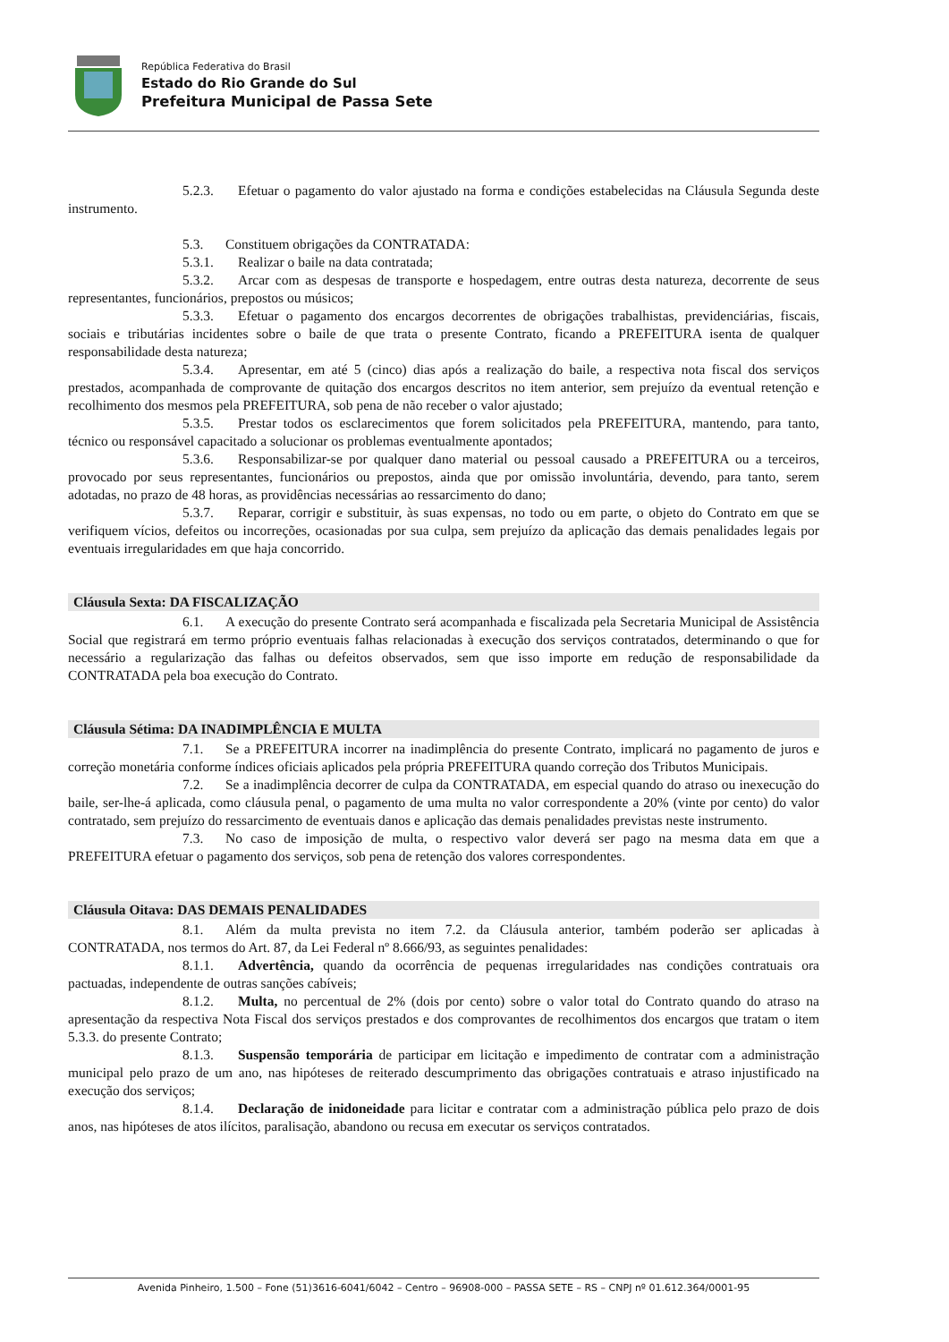República Federativa do Brasil
Estado do Rio Grande do Sul
Prefeitura Municipal de Passa Sete
5.2.3. Efetuar o pagamento do valor ajustado na forma e condições estabelecidas na Cláusula Segunda deste instrumento.
5.3. Constituem obrigações da CONTRATADA:
5.3.1. Realizar o baile na data contratada;
5.3.2. Arcar com as despesas de transporte e hospedagem, entre outras desta natureza, decorrente de seus representantes, funcionários, prepostos ou músicos;
5.3.3. Efetuar o pagamento dos encargos decorrentes de obrigações trabalhistas, previdenciárias, fiscais, sociais e tributárias incidentes sobre o baile de que trata o presente Contrato, ficando a PREFEITURA isenta de qualquer responsabilidade desta natureza;
5.3.4. Apresentar, em até 5 (cinco) dias após a realização do baile, a respectiva nota fiscal dos serviços prestados, acompanhada de comprovante de quitação dos encargos descritos no item anterior, sem prejuízo da eventual retenção e recolhimento dos mesmos pela PREFEITURA, sob pena de não receber o valor ajustado;
5.3.5. Prestar todos os esclarecimentos que forem solicitados pela PREFEITURA, mantendo, para tanto, técnico ou responsável capacitado a solucionar os problemas eventualmente apontados;
5.3.6. Responsabilizar-se por qualquer dano material ou pessoal causado a PREFEITURA ou a terceiros, provocado por seus representantes, funcionários ou prepostos, ainda que por omissão involuntária, devendo, para tanto, serem adotadas, no prazo de 48 horas, as providências necessárias ao ressarcimento do dano;
5.3.7. Reparar, corrigir e substituir, às suas expensas, no todo ou em parte, o objeto do Contrato em que se verifiquem vícios, defeitos ou incorreções, ocasionadas por sua culpa, sem prejuízo da aplicação das demais penalidades legais por eventuais irregularidades em que haja concorrido.
Cláusula Sexta: DA FISCALIZAÇÃO
6.1. A execução do presente Contrato será acompanhada e fiscalizada pela Secretaria Municipal de Assistência Social que registrará em termo próprio eventuais falhas relacionadas à execução dos serviços contratados, determinando o que for necessário a regularização das falhas ou defeitos observados, sem que isso importe em redução de responsabilidade da CONTRATADA pela boa execução do Contrato.
Cláusula Sétima: DA INADIMPLÊNCIA E MULTA
7.1. Se a PREFEITURA incorrer na inadimplência do presente Contrato, implicará no pagamento de juros e correção monetária conforme índices oficiais aplicados pela própria PREFEITURA quando correção dos Tributos Municipais.
7.2. Se a inadimplência decorrer de culpa da CONTRATADA, em especial quando do atraso ou inexecução do baile, ser-lhe-á aplicada, como cláusula penal, o pagamento de uma multa no valor correspondente a 20% (vinte por cento) do valor contratado, sem prejuízo do ressarcimento de eventuais danos e aplicação das demais penalidades previstas neste instrumento.
7.3. No caso de imposição de multa, o respectivo valor deverá ser pago na mesma data em que a PREFEITURA efetuar o pagamento dos serviços, sob pena de retenção dos valores correspondentes.
Cláusula Oitava: DAS DEMAIS PENALIDADES
8.1. Além da multa prevista no item 7.2. da Cláusula anterior, também poderão ser aplicadas à CONTRATADA, nos termos do Art. 87, da Lei Federal nº 8.666/93, as seguintes penalidades:
8.1.1. Advertência, quando da ocorrência de pequenas irregularidades nas condições contratuais ora pactuadas, independente de outras sanções cabíveis;
8.1.2. Multa, no percentual de 2% (dois por cento) sobre o valor total do Contrato quando do atraso na apresentação da respectiva Nota Fiscal dos serviços prestados e dos comprovantes de recolhimentos dos encargos que tratam o item 5.3.3. do presente Contrato;
8.1.3. Suspensão temporária de participar em licitação e impedimento de contratar com a administração municipal pelo prazo de um ano, nas hipóteses de reiterado descumprimento das obrigações contratuais e atraso injustificado na execução dos serviços;
8.1.4. Declaração de inidoneidade para licitar e contratar com a administração pública pelo prazo de dois anos, nas hipóteses de atos ilícitos, paralisação, abandono ou recusa em executar os serviços contratados.
Avenida Pinheiro, 1.500 – Fone (51)3616-6041/6042 – Centro – 96908-000 – PASSA SETE – RS – CNPJ nº 01.612.364/0001-95